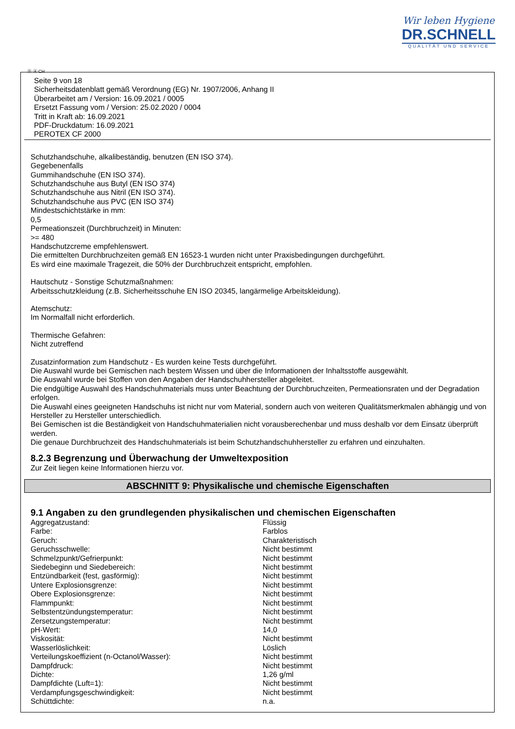Wir leben Hygiene
DR.SCHNELL
QUALITÄT UND SERVICE
Ⓓ Ⓐ CH
Seite 9 von 18
Sicherheitsdatenblatt gemäß Verordnung (EG) Nr. 1907/2006, Anhang II
Überarbeitet am / Version: 16.09.2021 / 0005
Ersetzt Fassung vom / Version: 25.02.2020 / 0004
Tritt in Kraft ab: 16.09.2021
PDF-Druckdatum: 16.09.2021
PEROTEX CF 2000
Schutzhandschuhe, alkalibeständig, benutzen (EN ISO 374).
Gegebenenfalls
Gummihandschuhe (EN ISO 374).
Schutzhandschuhe aus Butyl (EN ISO 374)
Schutzhandschuhe aus Nitril (EN ISO 374).
Schutzhandschuhe aus PVC (EN ISO 374)
Mindestschichtstärke in mm:
0,5
Permeationszeit (Durchbruchzeit) in Minuten:
>= 480
Handschutzcreme empfehlenswert.
Die ermittelten Durchbruchzeiten gemäß EN 16523-1 wurden nicht unter Praxisbedingungen durchgeführt.
Es wird eine maximale Tragezeit, die 50% der Durchbruchzeit entspricht, empfohlen.
Hautschutz - Sonstige Schutzmaßnahmen:
Arbeitsschutzkleidung (z.B. Sicherheitsschuhe EN ISO 20345, langärmelige Arbeitskleidung).
Atemschutz:
Im Normalfall nicht erforderlich.
Thermische Gefahren:
Nicht zutreffend
Zusatzinformation zum Handschutz - Es wurden keine Tests durchgeführt.
Die Auswahl wurde bei Gemischen nach bestem Wissen und über die Informationen der Inhaltsstoffe ausgewählt.
Die Auswahl wurde bei Stoffen von den Angaben der Handschuhhersteller abgeleitet.
Die endgültige Auswahl des Handschuhmaterials muss unter Beachtung der Durchbruchzeiten, Permeationsraten und der Degradation erfolgen.
Die Auswahl eines geeigneten Handschuhs ist nicht nur vom Material, sondern auch von weiteren Qualitätsmerkmalen abhängig und von Hersteller zu Hersteller unterschiedlich.
Bei Gemischen ist die Beständigkeit von Handschuhmaterialien nicht vorausberechenbar und muss deshalb vor dem Einsatz überprüft werden.
Die genaue Durchbruchzeit des Handschuhmaterials ist beim Schutzhandschuhhersteller zu erfahren und einzuhalten.
8.2.3 Begrenzung und Überwachung der Umweltexposition
Zur Zeit liegen keine Informationen hierzu vor.
ABSCHNITT 9: Physikalische und chemische Eigenschaften
9.1 Angaben zu den grundlegenden physikalischen und chemischen Eigenschaften
| Aggregatzustand: | Flüssig |
| Farbe: | Farblos |
| Geruch: | Charakteristisch |
| Geruchsschwelle: | Nicht bestimmt |
| Schmelzpunkt/Gefrierpunkt: | Nicht bestimmt |
| Siedebeginn und Siedebereich: | Nicht bestimmt |
| Entzündbarkeit (fest, gasförmig): | Nicht bestimmt |
| Untere Explosionsgrenze: | Nicht bestimmt |
| Obere Explosionsgrenze: | Nicht bestimmt |
| Flammpunkt: | Nicht bestimmt |
| Selbstentzündungstemperatur: | Nicht bestimmt |
| Zersetzungstemperatur: | Nicht bestimmt |
| pH-Wert: | 14,0 |
| Viskosität: | Nicht bestimmt |
| Wasserlöslichkeit: | Löslich |
| Verteilungskoeffizient (n-Octanol/Wasser): | Nicht bestimmt |
| Dampfdruck: | Nicht bestimmt |
| Dichte: | 1,26 g/ml |
| Dampfdichte (Luft=1): | Nicht bestimmt |
| Verdampfungsgeschwindigkeit: | Nicht bestimmt |
| Schüttdichte: | n.a. |